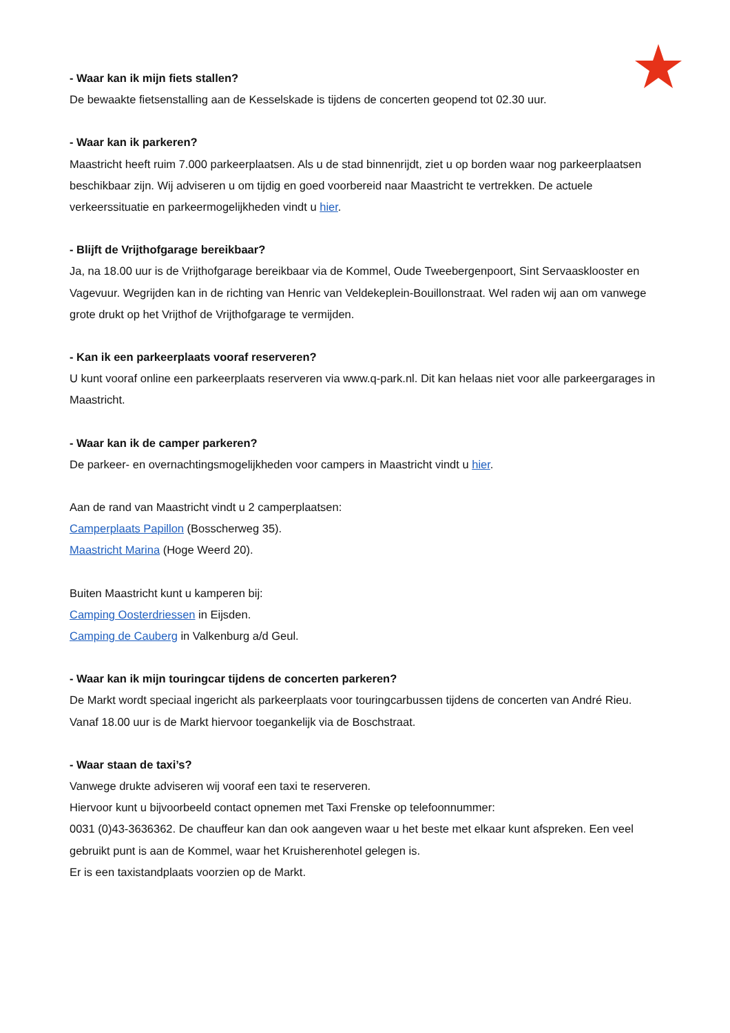- Waar kan ik mijn fiets stallen?
De bewaakte fietsenstalling aan de Kesselskade is tijdens de concerten geopend tot 02.30 uur.
- Waar kan ik parkeren?
Maastricht heeft ruim 7.000 parkeerplaatsen. Als u de stad binnenrijdt, ziet u op borden waar nog parkeerplaatsen beschikbaar zijn. Wij adviseren u om tijdig en goed voorbereid naar Maastricht te vertrekken. De actuele verkeerssituatie en parkeermogelijkheden vindt u hier.
- Blijft de Vrijthofgarage bereikbaar?
Ja, na 18.00 uur is de Vrijthofgarage bereikbaar via de Kommel, Oude Tweebergenpoort, Sint Servaasklooster en Vagevuur. Wegrijden kan in de richting van Henric van Veldekeplein-Bouillonstraat. Wel raden wij aan om vanwege grote drukt op het Vrijthof de Vrijthofgarage te vermijden.
- Kan ik een parkeerplaats vooraf reserveren?
U kunt vooraf online een parkeerplaats reserveren via www.q-park.nl. Dit kan helaas niet voor alle parkeergarages in Maastricht.
- Waar kan ik de camper parkeren?
De parkeer- en overnachtingsmogelijkheden voor campers in Maastricht vindt u hier.
Aan de rand van Maastricht vindt u 2 camperplaatsen:
Camperplaats Papillon (Bosscherweg 35).
Maastricht Marina (Hoge Weerd 20).
Buiten Maastricht kunt u kamperen bij:
Camping Oosterdriessen in Eijsden.
Camping de Cauberg in Valkenburg a/d Geul.
- Waar kan ik mijn touringcar tijdens de concerten parkeren?
De Markt wordt speciaal ingericht als parkeerplaats voor touringcarbussen tijdens de concerten van André Rieu. Vanaf 18.00 uur is de Markt hiervoor toegankelijk via de Boschstraat.
- Waar staan de taxi’s?
Vanwege drukte adviseren wij vooraf een taxi te reserveren.
Hiervoor kunt u bijvoorbeeld contact opnemen met Taxi Frenske op telefoonnummer:
0031 (0)43-3636362. De chauffeur kan dan ook aangeven waar u het beste met elkaar kunt afspreken. Een veel gebruikt punt is aan de Kommel, waar het Kruisherenhotel gelegen is.
Er is een taxistandplaats voorzien op de Markt.